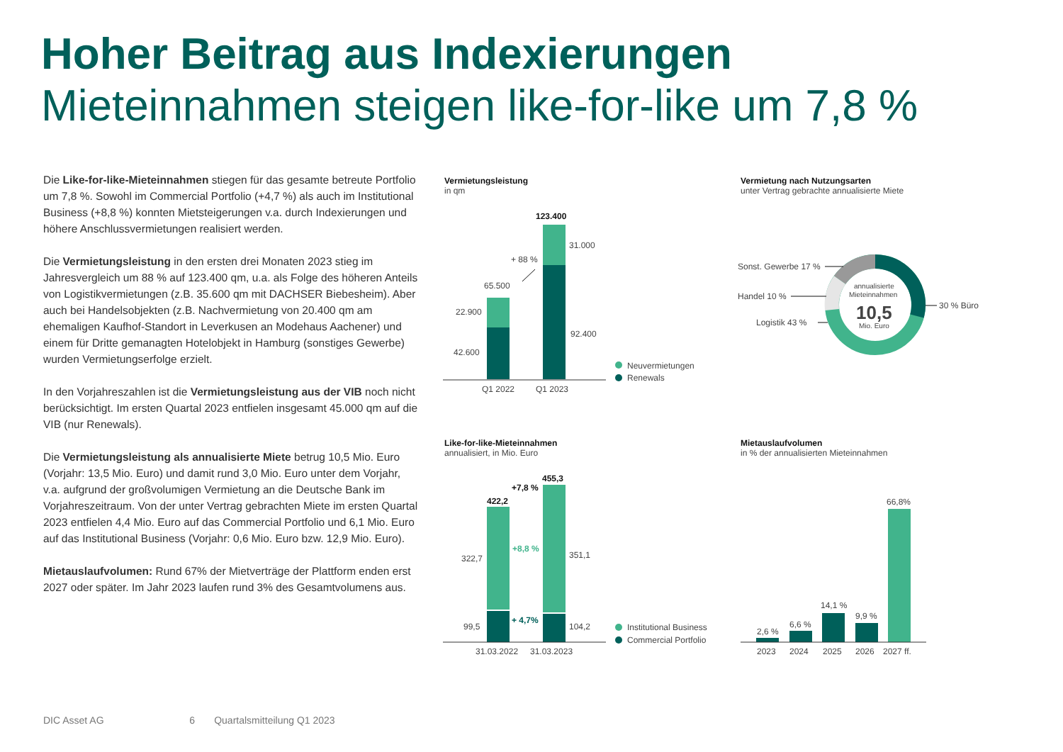Hoher Beitrag aus Indexierungen
Mieteinnahmen steigen like-for-like um 7,8 %
Die Like-for-like-Mieteinnahmen stiegen für das gesamte betreute Portfolio um 7,8 %. Sowohl im Commercial Portfolio (+4,7 %) als auch im Institutional Business (+8,8 %) konnten Mietsteigerungen v.a. durch Indexierungen und höhere Anschlussvermietungen realisiert werden.
Die Vermietungsleistung in den ersten drei Monaten 2023 stieg im Jahresvergleich um 88 % auf 123.400 qm, u.a. als Folge des höheren Anteils von Logistikvermietungen (z.B. 35.600 qm mit DACHSER Biebesheim). Aber auch bei Handelsobjekten (z.B. Nachvermietung von 20.400 qm am ehemaligen Kaufhof-Standort in Leverkusen an Modehaus Aachener) und einem für Dritte gemanagten Hotelobjekt in Hamburg (sonstiges Gewerbe) wurden Vermietungserfolge erzielt.
In den Vorjahreszahlen ist die Vermietungsleistung aus der VIB noch nicht berücksichtigt. Im ersten Quartal 2023 entfielen insgesamt 45.000 qm auf die VIB (nur Renewals).
Die Vermietungsleistung als annualisierte Miete betrug 10,5 Mio. Euro (Vorjahr: 13,5 Mio. Euro) und damit rund 3,0 Mio. Euro unter dem Vorjahr, v.a. aufgrund der großvolumigen Vermietung an die Deutsche Bank im Vorjahreszeitraum. Von der unter Vertrag gebrachten Miete im ersten Quartal 2023 entfielen 4,4 Mio. Euro auf das Commercial Portfolio und 6,1 Mio. Euro auf das Institutional Business (Vorjahr: 0,6 Mio. Euro bzw. 12,9 Mio. Euro).
Mietauslaufvolumen: Rund 67% der Mietverträge der Plattform enden erst 2027 oder später. Im Jahr 2023 laufen rund 3% des Gesamtvolumens aus.
Vermietungsleistung
in qm
Vermietung nach Nutzungsarten
unter Vertrag gebrachte annualisierte Miete
Like-for-like-Mieteinnahmen
annualisiert, in Mio. Euro
Mietauslaufvolumen
in % der annualisierten Mieteinnahmen
123.400
31.000
92.400
65.500
22.900
42.600
+ 88 %
Q1 2022
Q1 2023
Neuvermietungen
Renewals
annualisierte
Mieteinnahmen
10,5
Mio. Euro
Sonst. Gewerbe 17 %
Handel 10 %
Logistik 43 %
30 % Büro
422,2
455,3
+7,8 %
+8,8 %
+ 4,7%
322,7
351,1
99,5
104,2
31.03.2022
31.03.2023
Institutional Business
Commercial Portfolio
2,6 %
6,6 %
14,1 %
9,9 %
66,8%
2023
2024
2025
2026
2027 ff.
DIC Asset AG 6 Quartalsmitteilung Q1 2023